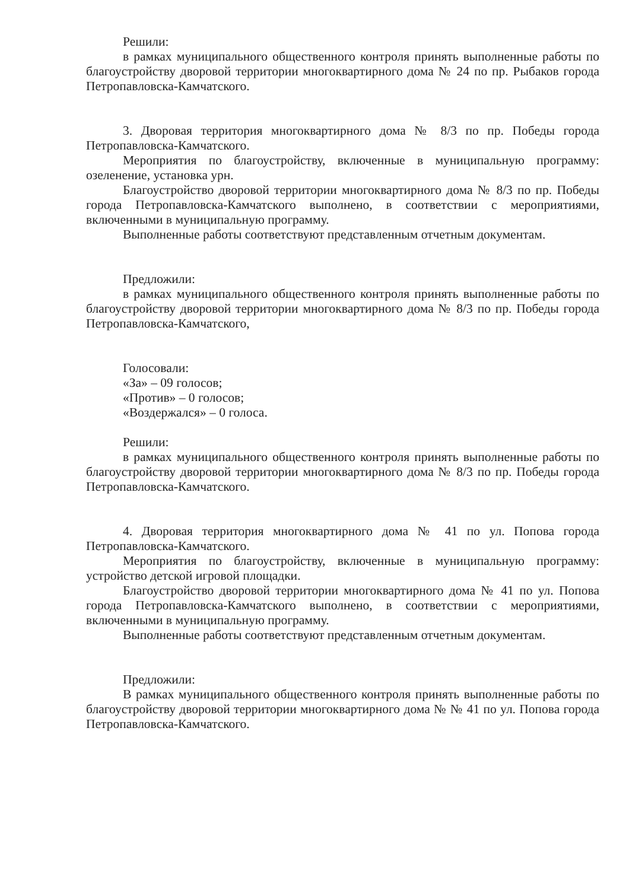Решили:
в рамках муниципального общественного контроля принять выполненные работы по благоустройству дворовой территории многоквартирного дома № 24 по пр. Рыбаков города Петропавловска-Камчатского.
3. Дворовая территория многоквартирного дома № 8/3 по пр. Победы города Петропавловска-Камчатского.
Мероприятия по благоустройству, включенные в муниципальную программу: озеленение, установка урн.
Благоустройство дворовой территории многоквартирного дома № 8/3 по пр. Победы города Петропавловска-Камчатского выполнено, в соответствии с мероприятиями, включенными в муниципальную программу.
Выполненные работы соответствуют представленным отчетным документам.
Предложили:
в рамках муниципального общественного контроля принять выполненные работы по благоустройству дворовой территории многоквартирного дома № 8/3 по пр. Победы города Петропавловска-Камчатского,
Голосовали:
«За» – 09 голосов;
«Против» – 0 голосов;
«Воздержался» – 0 голоса.
Решили:
в рамках муниципального общественного контроля принять выполненные работы по благоустройству дворовой территории многоквартирного дома № 8/3 по пр. Победы города Петропавловска-Камчатского.
4. Дворовая территория многоквартирного дома № 41 по ул. Попова города Петропавловска-Камчатского.
Мероприятия по благоустройству, включенные в муниципальную программу: устройство детской игровой площадки.
Благоустройство дворовой территории многоквартирного дома № 41 по ул. Попова города Петропавловска-Камчатского выполнено, в соответствии с мероприятиями, включенными в муниципальную программу.
Выполненные работы соответствуют представленным отчетным документам.
Предложили:
В рамках муниципального общественного контроля принять выполненные работы по благоустройству дворовой территории многоквартирного дома № № 41 по ул. Попова города Петропавловска-Камчатского.